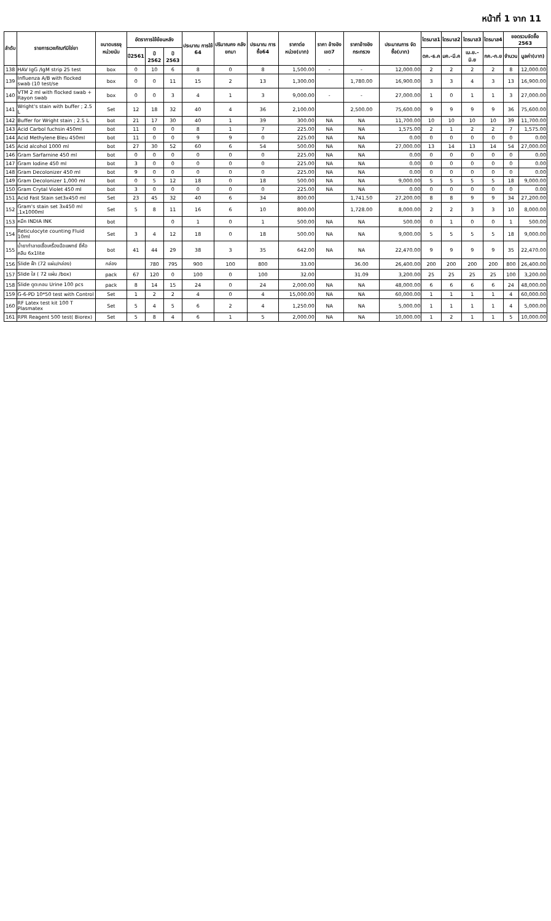หน้าที่ 1 จาก 11
| ลำดับ | รายการเวชภัณฑ์มิใช่ยา | ขนาดบรรจุ หน่วยนับ | อัตราการใช้ย้อนหลัง | | | ประมาณ การใช้ 64 | ปริมาณคง คลังยกมา | ประมาณ การซื้อ64 | ราคาต่อ หน่วย(บาท) | ราคา อ้างอิงเขต7 | ราคาอ้างอิง กระทรวง | ประมาณการ จัดซื้อ(บาท) | ไตรมาส1 | ไตรมาส2 | ไตรมาส3 | ไตรมาส4 | ยอดรวมจัดซื้อ 2563 | |
| --- | --- | --- | --- | --- | --- | --- | --- | --- | --- | --- | --- | --- | --- | --- | --- | --- | --- | --- |
| | | | ปี2561 | ปี 2562 | ปี 2563 | | | | | | | | ตค.-ธ.ค | มค.-มี.ค | เม.ย.-มิ.ย | กค.-ก.ย | จำนวน | มูลค่า(บาท) |
| 138 | HAV IgG /IgM strip 25 test | box | 0 | 10 | 6 | 8 | 0 | 8 | 1,500.00 | - | - | 12,000.00 | 2 | 2 | 2 | 2 | 8 | 12,000.00 |
| 139 | Influenza A/B with flocked swab (10 test/se | box | 0 | 0 | 11 | 15 | 2 | 13 | 1,300.00 | | 1,780.00 | 16,900.00 | 3 | 3 | 4 | 3 | 13 | 16,900.00 |
| 140 | VTM 2 ml with flocked swab + Rayon swab | box | 0 | 0 | 3 | 4 | 1 | 3 | 9,000.00 | - | - | 27,000.00 | 1 | 0 | 1 | 1 | 3 | 27,000.00 |
| 141 | Wright's stain with buffer ; 2.5 L | Set | 12 | 18 | 32 | 40 | 4 | 36 | 2,100.00 | | 2,500.00 | 75,600.00 | 9 | 9 | 9 | 9 | 36 | 75,600.00 |
| 142 | Buffer for Wright stain ; 2.5 L | bot | 21 | 17 | 30 | 40 | 1 | 39 | 300.00 | NA | NA | 11,700.00 | 10 | 10 | 10 | 10 | 39 | 11,700.00 |
| 143 | Acid Carbol fuchsin 450ml | bot | 11 | 0 | 0 | 8 | 1 | 7 | 225.00 | NA | NA | 1,575.00 | 2 | 1 | 2 | 2 | 7 | 1,575.00 |
| 144 | Acid Methylene Bleu 450ml | bot | 11 | 0 | 0 | 9 | 9 | 0 | 225.00 | NA | NA | 0.00 | 0 | 0 | 0 | 0 | 0 | 0.00 |
| 145 | Acid alcohol 1000 ml | bot | 27 | 30 | 52 | 60 | 6 | 54 | 500.00 | NA | NA | 27,000.00 | 13 | 14 | 13 | 14 | 54 | 27,000.00 |
| 146 | Gram Sarfarnine 450 ml | bot | 0 | 0 | 0 | 0 | 0 | 0 | 225.00 | NA | NA | 0.00 | 0 | 0 | 0 | 0 | 0 | 0.00 |
| 147 | Gram Iodine 450 ml | bot | 3 | 0 | 0 | 0 | 0 | 0 | 225.00 | NA | NA | 0.00 | 0 | 0 | 0 | 0 | 0 | 0.00 |
| 148 | Gram Decolonizer 450 ml | bot | 9 | 0 | 0 | 0 | 0 | 0 | 225.00 | NA | NA | 0.00 | 0 | 0 | 0 | 0 | 0 | 0.00 |
| 149 | Gram Decolonizer 1,000 ml | bot | 0 | 5 | 12 | 18 | 0 | 18 | 500.00 | NA | NA | 9,000.00 | 5 | 5 | 5 | 5 | 18 | 9,000.00 |
| 150 | Gram Crytal Violet 450 ml | bot | 3 | 0 | 0 | 0 | 0 | 0 | 225.00 | NA | NA | 0.00 | 0 | 0 | 0 | 0 | 0 | 0.00 |
| 151 | Acid Fast Stain set3x450 ml | Set | 23 | 45 | 32 | 40 | 6 | 34 | 800.00 | | 1,741.50 | 27,200.00 | 8 | 8 | 9 | 9 | 34 | 27,200.00 |
| 152 | Gram's stain set 3x450 ml ,1x1000ml | Set | 5 | 8 | 11 | 16 | 6 | 10 | 800.00 | | 1,728.00 | 8,000.00 | 2 | 2 | 3 | 3 | 10 | 8,000.00 |
| 153 | หมึก INDIA INK | bot | | | 0 | 1 | 0 | 1 | 500.00 | NA | NA | 500.00 | 0 | 1 | 0 | 0 | 1 | 500.00 |
| 154 | Reticulocyte counting Fluid 10ml | Set | 3 | 4 | 12 | 18 | 0 | 18 | 500.00 | NA | NA | 9,000.00 | 5 | 5 | 5 | 5 | 18 | 9,000.00 |
| 155 | น้ำยาทำลายเชื้อเครื่องมือแพทย์ ยี่ห้อ คลีน 6x1lite | bot | 41 | 44 | 29 | 38 | 3 | 35 | 642.00 | NA | NA | 22,470.00 | 9 | 9 | 9 | 9 | 35 | 22,470.00 |
| 156 | Slide ฝ้า (72 แผ่น/กล่อง) | กล่อง | | 780 | 795 | 900 | 100 | 800 | 33.00 | | 36.00 | 26,400.00 | 200 | 200 | 200 | 200 | 800 | 26,400.00 |
| 157 | Slide ใส ( 72 แผ่น /box) | pack | 67 | 120 | 0 | 100 | 0 | 100 | 32.00 | | 31.09 | 3,200.00 | 25 | 25 | 25 | 25 | 100 | 3,200.00 |
| 158 | Slide ดูตะกอน Urine 100 pcs | pack | 8 | 14 | 15 | 24 | 0 | 24 | 2,000.00 | NA | NA | 48,000.00 | 6 | 6 | 6 | 6 | 24 | 48,000.00 |
| 159 | G-6-PD 10*50 test with Control | Set | 1 | 2 | 2 | 4 | 0 | 4 | 15,000.00 | NA | NA | 60,000.00 | 1 | 1 | 1 | 1 | 4 | 60,000.00 |
| 160 | RF Latex test kit 100 T Plasmatex | Set | 5 | 4 | 5 | 6 | 2 | 4 | 1,250.00 | NA | NA | 5,000.00 | 1 | 1 | 1 | 1 | 4 | 5,000.00 |
| 161 | RPR Reagent 500 test( Biorex) | Set | 5 | 8 | 4 | 6 | 1 | 5 | 2,000.00 | NA | NA | 10,000.00 | 1 | 2 | 1 | 1 | 5 | 10,000.00 |